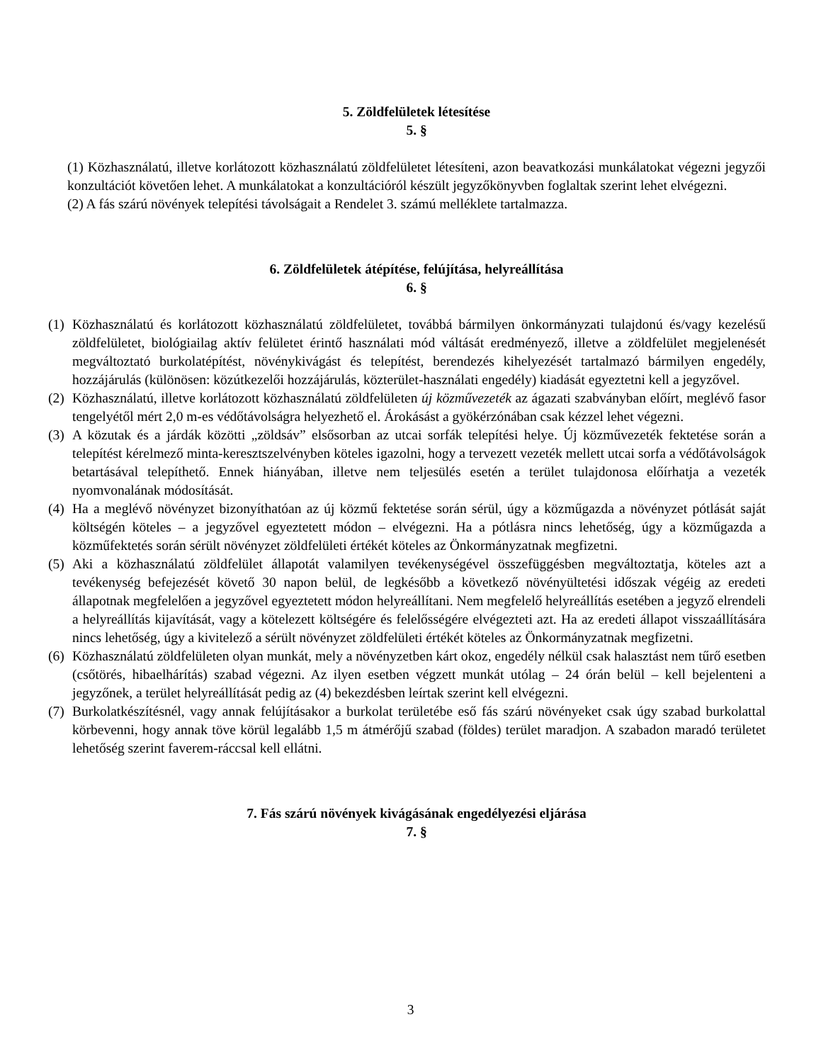5. Zöldfelületek létesítése
5. §
(1) Közhasználatú, illetve korlátozott közhasználatú zöldfelületet létesíteni, azon beavatkozási munkálatokat végezni jegyzői konzultációt követően lehet. A munkálatokat a konzultációról készült jegyzőkönyvben foglaltak szerint lehet elvégezni.
(2) A fás szárú növények telepítési távolságait a Rendelet 3. számú melléklete tartalmazza.
6. Zöldfelületek átépítése, felújítása, helyreállítása
6. §
(1) Közhasználatú és korlátozott közhasználatú zöldfelületet, továbbá bármilyen önkormányzati tulajdonú és/vagy kezelésű zöldfelületet, biológiailag aktív felületet érintő használati mód váltását eredményező, illetve a zöldfelület megjelenését megváltoztató burkolatépítést, növénykivágást és telepítést, berendezés kihelyezését tartalmazó bármilyen engedély, hozzájárulás (különösen: közútkezelői hozzájárulás, közterület-használati engedély) kiadását egyeztetni kell a jegyzővel.
(2) Közhasználatú, illetve korlátozott közhasználatú zöldfelületen új közművezeték az ágazati szabványban előírt, meglévő fasor tengelyétől mért 2,0 m-es védőtávolságra helyezhető el. Árokásást a gyökérzónában csak kézzel lehet végezni.
(3) A közutak és a járdák közötti „zöldsáv” elsősorban az utcai sorfák telepítési helye. Új közművezeték fektetése során a telepítést kérelmező minta-keresztszelvényben köteles igazolni, hogy a tervezett vezeték mellett utcai sorfa a védőtávolságok betartásával telepíthető. Ennek hiányában, illetve nem teljesülés esetén a terület tulajdonosa előírhatja a vezeték nyomvonalának módosítását.
(4) Ha a meglévő növényzet bizonyíthatóan az új közmű fektetése során sérül, úgy a közműgazda a növényzet pótlását saját költségén köteles – a jegyzővel egyeztetett módon – elvégezni. Ha a pótlásra nincs lehetőség, úgy a közműgazda a közműfektetés során sérült növényzet zöldfelületi értékét köteles az Önkormányzatnak megfizetni.
(5) Aki a közhasználatú zöldfelület állapotát valamilyen tevékenységével összefüggésben megváltoztatja, köteles azt a tevékenység befejezését követő 30 napon belül, de legkésőbb a következő növényültetési időszak végéig az eredeti állapotnak megfelelően a jegyzővel egyeztetett módon helyreállítani. Nem megfelelő helyreállítás esetében a jegyző elrendeli a helyreállítás kijavítását, vagy a kötelezett költségére és felelősségére elvégezteti azt. Ha az eredeti állapot visszaállítására nincs lehetőség, úgy a kivitelező a sérült növényzet zöldfelületi értékét köteles az Önkormányzatnak megfizetni.
(6) Közhasználatú zöldfelületen olyan munkát, mely a növényzetben kárt okoz, engedély nélkül csak halasztást nem tűrő esetben (csőtörés, hibaelhárítás) szabad végezni. Az ilyen esetben végzett munkát utólag – 24 órán belül – kell bejelenteni a jegyzőnek, a terület helyreállítását pedig az (4) bekezdésben leírtak szerint kell elvégezni.
(7) Burkolatkészítésnél, vagy annak felújításakor a burkolat területébe eső fás szárú növényeket csak úgy szabad burkolattal körbevenni, hogy annak töve körül legalább 1,5 m átmérőjű szabad (földes) terület maradjon. A szabadon maradó területet lehetőség szerint faverem-ráccsal kell ellátni.
7. Fás szárú növények kivágásának engedélyezési eljárása
7. §
3